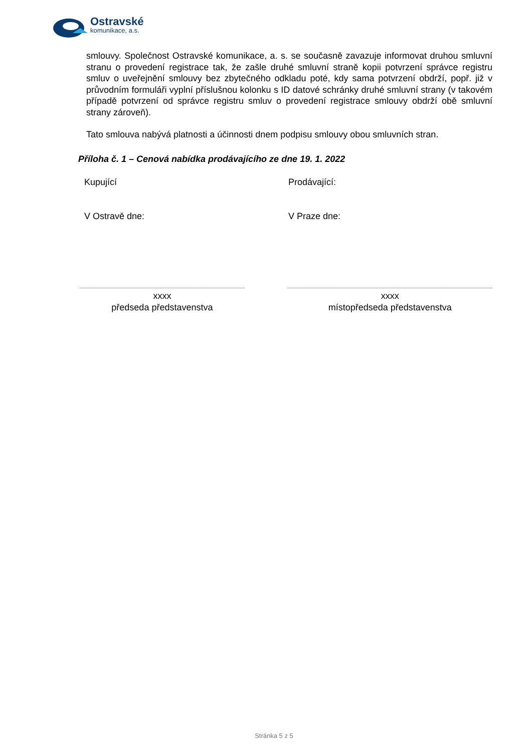Ostravské
komunikace, a.s.
smlouvy. Společnost Ostravské komunikace, a. s. se současně zavazuje informovat druhou smluvní stranu o provedení registrace tak, že zašle druhé smluvní straně kopii potvrzení správce registru smluv o uveřejnění smlouvy bez zbytečného odkladu poté, kdy sama potvrzení obdrží, popř. již v průvodním formuláři vyplní příslušnou kolonku s ID datové schránky druhé smluvní strany (v takovém případě potvrzení od správce registru smluv o provedení registrace smlouvy obdrží obě smluvní strany zároveň).
Tato smlouva nabývá platnosti a účinnosti dnem podpisu smlouvy obou smluvních stran.
Příloha č. 1 – Cenová nabídka prodávajícího ze dne 19. 1. 2022
Kupující Prodávající:
V Ostravě dne: V Praze dne:
xxxx
předseda představenstva
xxxx
místopředseda představenstva
Stránka 5 z 5